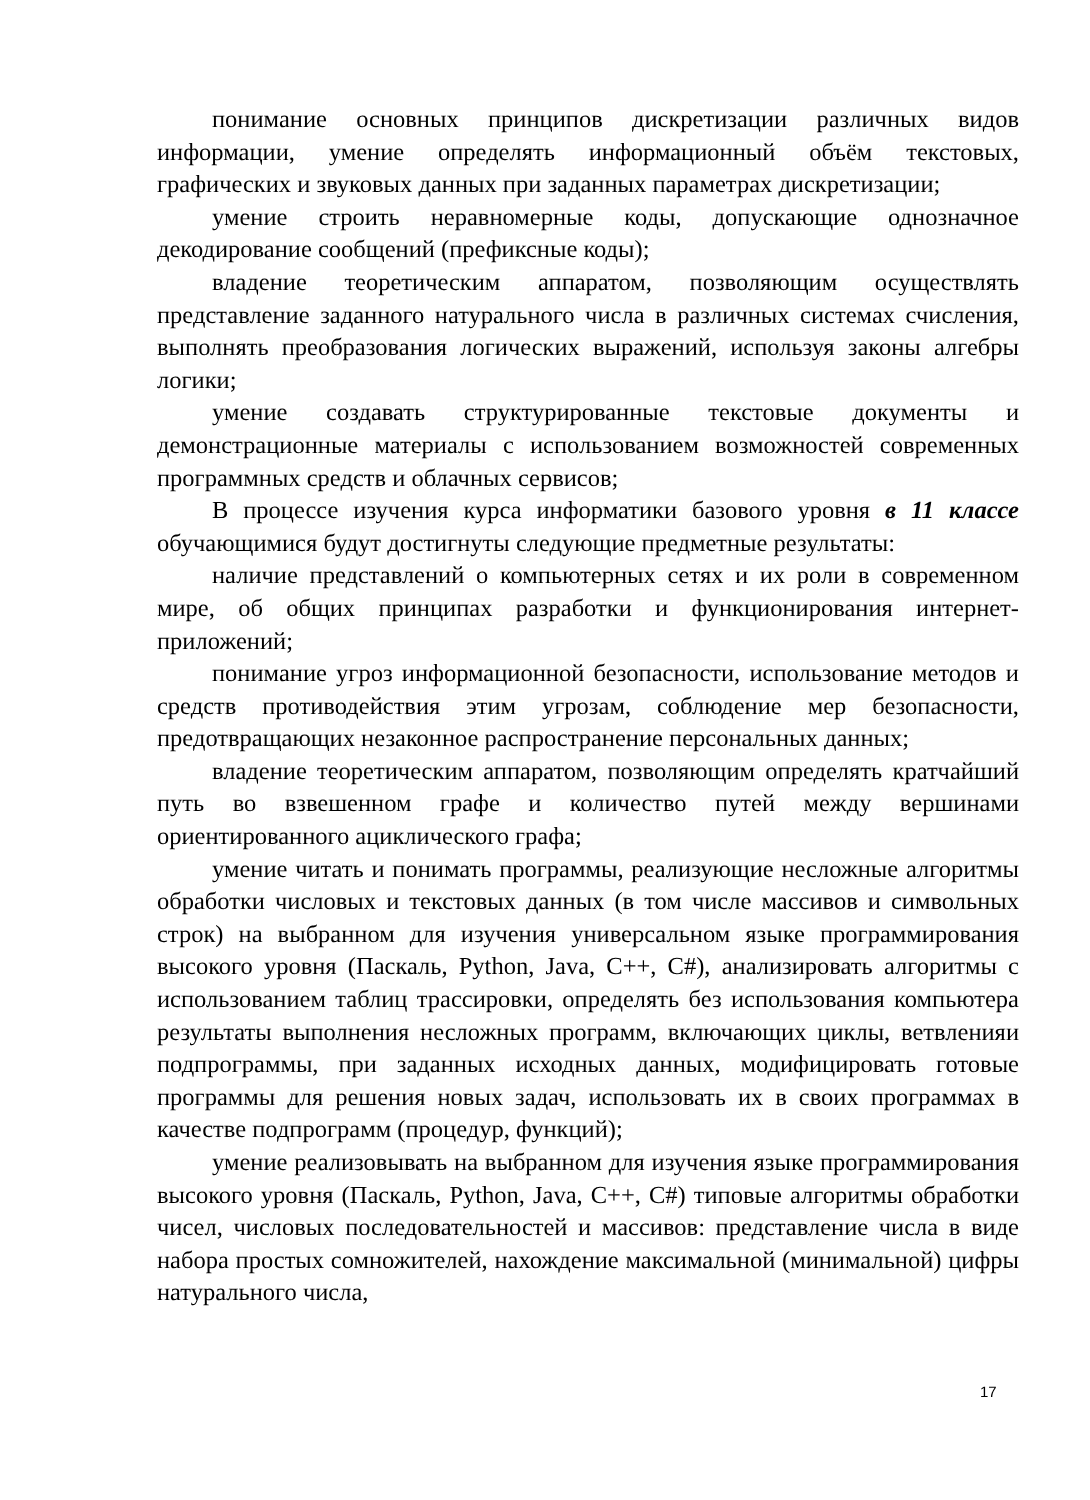понимание основных принципов дискретизации различных видов информации, умение определять информационный объём текстовых, графических и звуковых данных при заданных параметрах дискретизации;
умение строить неравномерные коды, допускающие однозначное декодирование сообщений (префиксные коды);
владение теоретическим аппаратом, позволяющим осуществлять представление заданного натурального числа в различных системах счисления, выполнять преобразования логических выражений, используя законы алгебры логики;
умение создавать структурированные текстовые документы и демонстрационные материалы с использованием возможностей современных программных средств и облачных сервисов;
В процессе изучения курса информатики базового уровня в 11 классе обучающимися будут достигнуты следующие предметные результаты:
наличие представлений о компьютерных сетях и их роли в современном мире, об общих принципах разработки и функционирования интернет-приложений;
понимание угроз информационной безопасности, использование методов и средств противодействия этим угрозам, соблюдение мер безопасности, предотвращающих незаконное распространение персональных данных;
владение теоретическим аппаратом, позволяющим определять кратчайший путь во взвешенном графе и количество путей между вершинами ориентированного ациклического графа;
умение читать и понимать программы, реализующие несложные алгоритмы обработки числовых и текстовых данных (в том числе массивов и символьных строк) на выбранном для изучения универсальном языке программирования высокого уровня (Паскаль, Python, Java, C++, C#), анализировать алгоритмы с использованием таблиц трассировки, определять без использования компьютера результаты выполнения несложных программ, включающих циклы, ветвленияи подпрограммы, при заданных исходных данных, модифицировать готовые программы для решения новых задач, использовать их в своих программах в качестве подпрограмм (процедур, функций);
умение реализовывать на выбранном для изучения языке программирования высокого уровня (Паскаль, Python, Java, C++, C#) типовые алгоритмы обработки чисел, числовых последовательностей и массивов: представление числа в виде набора простых сомножителей, нахождение максимальной (минимальной) цифры натурального числа,
17